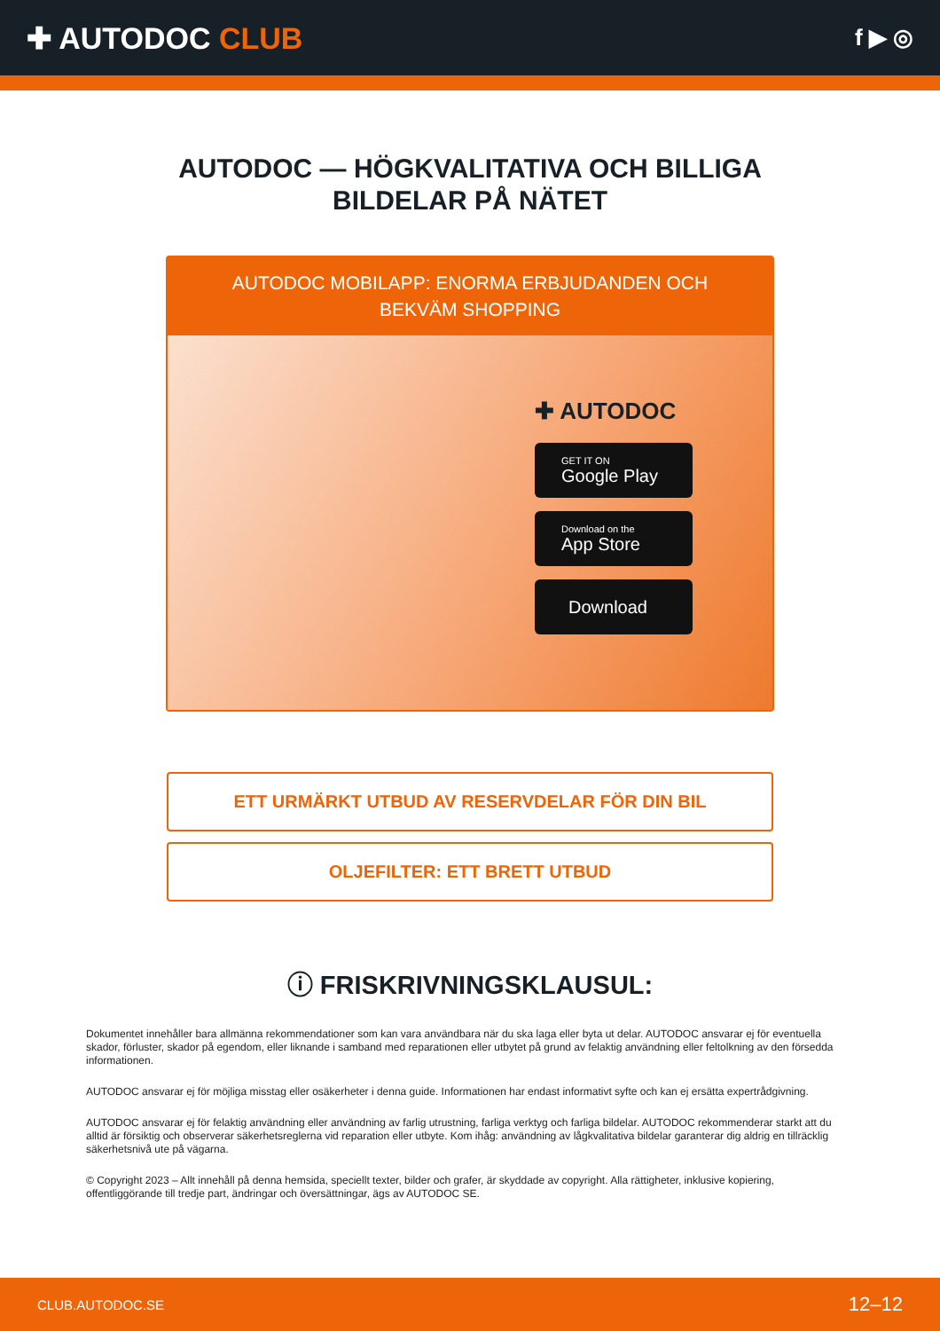✚ AUTODOC CLUB
f ▶ ◎
AUTODOC — HÖGKVALITATIVA OCH BILLIGA
BILDELAR PÅ NÄTET
AUTODOC MOBILAPP: ENORMA ERBJUDANDEN OCH BEKVÄM SHOPPING
✚ AUTODOC
GET IT ON
Google Play
Download on the
App Store
Download
ETT URMÄRKT UTBUD AV RESERVDELAR FÖR DIN BIL
OLJEFILTER: ETT BRETT UTBUD
ⓘ FRISKRIVNINGSKLAUSUL:
Dokumentet innehåller bara allmänna rekommendationer som kan vara användbara när du ska laga eller byta ut delar. AUTODOC ansvarar ej för eventuella skador, förluster, skador på egendom, eller liknande i samband med reparationen eller utbytet på grund av felaktig användning eller feltolkning av den försedda informationen.
AUTODOC ansvarar ej för möjliga misstag eller osäkerheter i denna guide. Informationen har endast informativt syfte och kan ej ersätta expertrådgivning.
AUTODOC ansvarar ej för felaktig användning eller användning av farlig utrustning, farliga verktyg och farliga bildelar. AUTODOC rekommenderar starkt att du alltid är försiktig och observerar säkerhetsreglerna vid reparation eller utbyte. Kom ihåg: användning av lågkvalitativa bildelar garanterar dig aldrig en tillräcklig säkerhetsnivå ute på vägarna.
© Copyright 2023 – Allt innehåll på denna hemsida, speciellt texter, bilder och grafer, är skyddade av copyright. Alla rättigheter, inklusive kopiering, offentliggörande till tredje part, ändringar och översättningar, ägs av AUTODOC SE.
CLUB.AUTODOC.SE 12–12